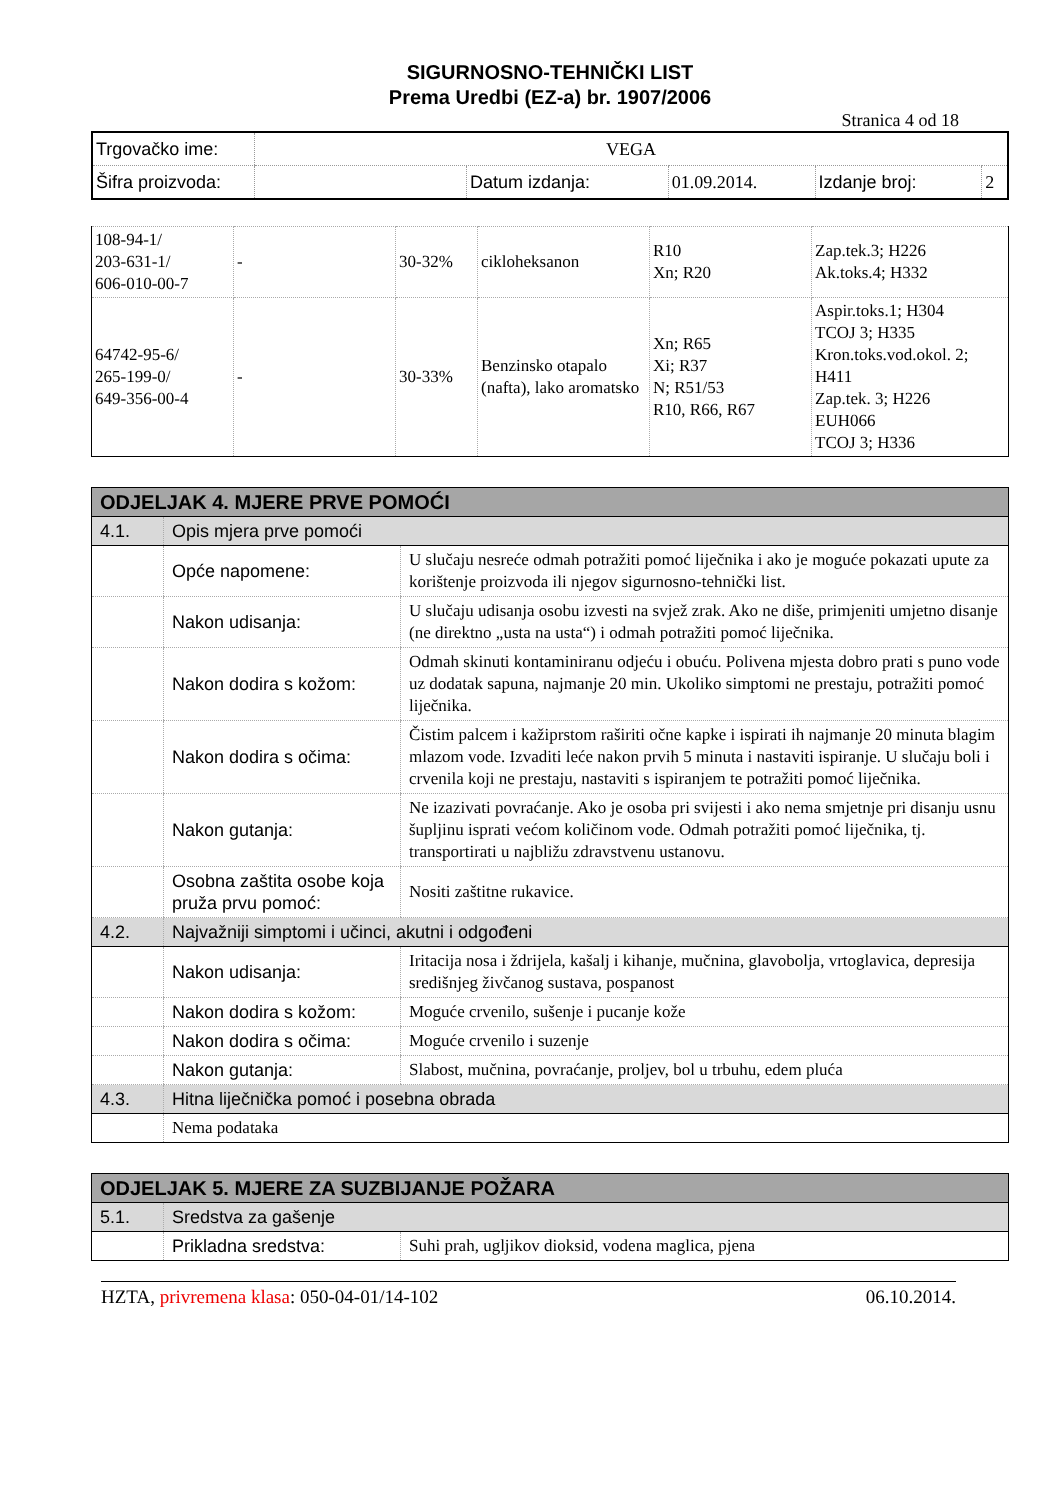SIGURNOSNO-TEHNIČKI LIST
Prema Uredbi (EZ-a) br. 1907/2006
Stranica 4 od 18
| Trgovačko ime: | VEGA | | | | |
| Šifra proizvoda: | | Datum izdanja: | 01.09.2014. | Izdanje broj: | 2 |
| 108-94-1/ 203-631-1/ 606-010-00-7 | - | 30-32% | cikloheksanon | R10 Xn; R20 | Zap.tek.3; H226 Ak.toks.4; H332 |
| 64742-95-6/ 265-199-0/ 649-356-00-4 | - | 30-33% | Benzinsko otapalo (nafta), lako aromatsko | Xn; R65 Xi; R37 N; R51/53 R10, R66, R67 | Aspir.toks.1; H304 TCOJ 3; H335 Kron.toks.vod.okol. 2; H411 Zap.tek. 3; H226 EUH066 TCOJ 3; H336 |
| ODJELJAK 4. MJERE PRVE POMOĆI | | |
| 4.1. | Opis mjera prve pomoći | |
| | Opće napomene: | U slučaju nesreće odmah potražiti pomoć liječnika i ako je moguće pokazati upute za korištenje proizvoda ili njegov sigurnosno-tehnički list. |
| | Nakon udisanja: | U slučaju udisanja osobu izvesti na svjež zrak. Ako ne diše, primjeniti umjetno disanje (ne direktno „usta na usta“) i odmah potražiti pomoć liječnika. |
| | Nakon dodira s kožom: | Odmah skinuti kontaminiranu odjeću i obuću. Polivena mjesta dobro prati s puno vode uz dodatak sapuna, najmanje 20 min. Ukoliko simptomi ne prestaju, potražiti pomoć liječnika. |
| | Nakon dodira s očima: | Čistim palcem i kažiprstom raširiti očne kapke i ispirati ih najmanje 20 minuta blagim mlazom vode. Izvaditi leće nakon prvih 5 minuta i nastaviti ispiranje. U slučaju boli i crvenila koji ne prestaju, nastaviti s ispiranjem te potražiti pomoć liječnika. |
| | Nakon gutanja: | Ne izazivati povraćanje. Ako je osoba pri svijesti i ako nema smjetnje pri disanju usnu šupljinu isprati većom količinom vode. Odmah potražiti pomoć liječnika, tj. transportirati u najbližu zdravstvenu ustanovu. |
| | Osobna zaštita osobe koja pruža prvu pomoć: | Nositi zaštitne rukavice. |
| 4.2. | Najvažniji simptomi i učinci, akutni i odgođeni | |
| | Nakon udisanja: | Iritacija nosa i ždrijela, kašalj i kihanje, mučnina, glavobolja, vrtoglavica, depresija središnjeg živčanog sustava, pospanost |
| | Nakon dodira s kožom: | Moguće crvenilo, sušenje i pucanje kože |
| | Nakon dodira s očima: | Moguće crvenilo i suzenje |
| | Nakon gutanja: | Slabost, mučnina, povraćanje, proljev, bol u trbuhu, edem pluća |
| 4.3. | Hitna liječnička pomoć i posebna obrada | |
| | Nema podataka | |
| ODJELJAK 5. MJERE ZA SUZBIJANJE POŽARA | | |
| 5.1. | Sredstva za gašenje | |
| | Prikladna sredstva: | Suhi prah, ugljikov dioksid, vodena maglica, pjena |
HZTA, privremena klasa: 050-04-01/14-102 06.10.2014.